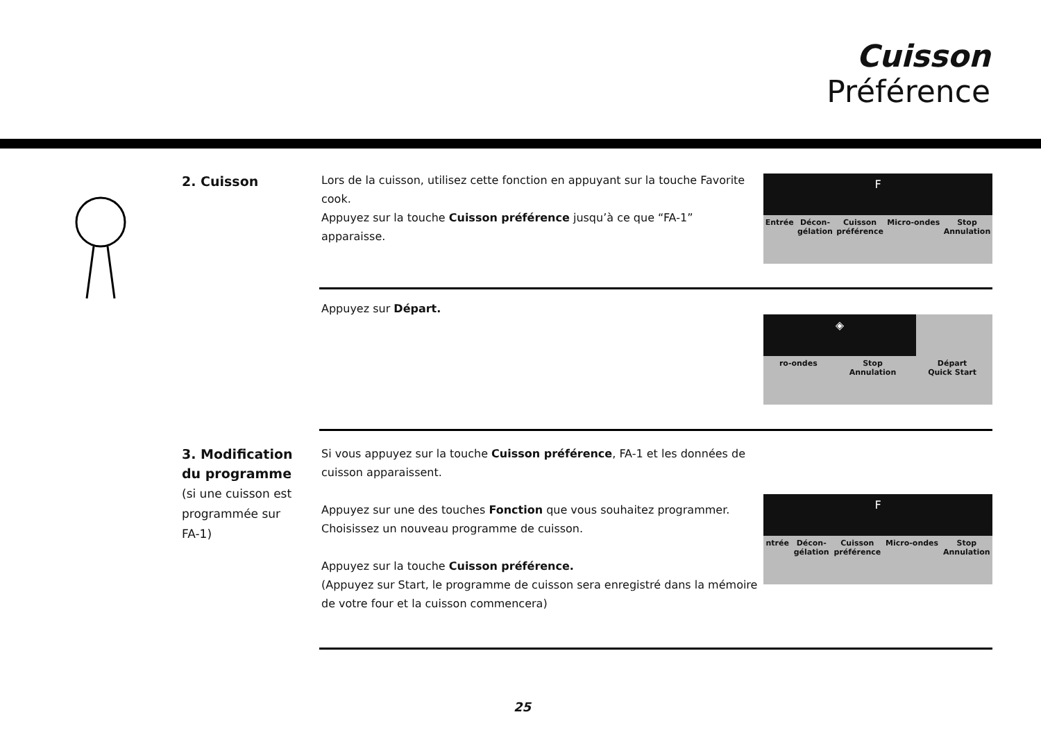Cuisson
Préférence
2. Cuisson
Lors de la cuisson, utilisez cette fonction en appuyant sur la touche Favorite cook.
Appuyez sur la touche Cuisson préférence jusqu’à ce que “FA-1” apparaisse.
F
Entrée Décon-
gélation Cuisson
préférence Micro-ondes Stop
Annulation
Appuyez sur Départ.
◈
ro-ondes Stop
Annulation Départ
Quick Start
3. Modification du programme
(si une cuisson est programmée sur FA-1)
Si vous appuyez sur la touche Cuisson préférence, FA-1 et les données de cuisson apparaissent.
Appuyez sur une des touches Fonction que vous souhaitez programmer. Choisissez un nouveau programme de cuisson.
Appuyez sur la touche Cuisson préférence.
(Appuyez sur Start, le programme de cuisson sera enregistré dans la mémoire de votre four et la cuisson commencera)
F
ntrée Décon-
gélation Cuisson
préférence Micro-ondes Stop
Annulation
25